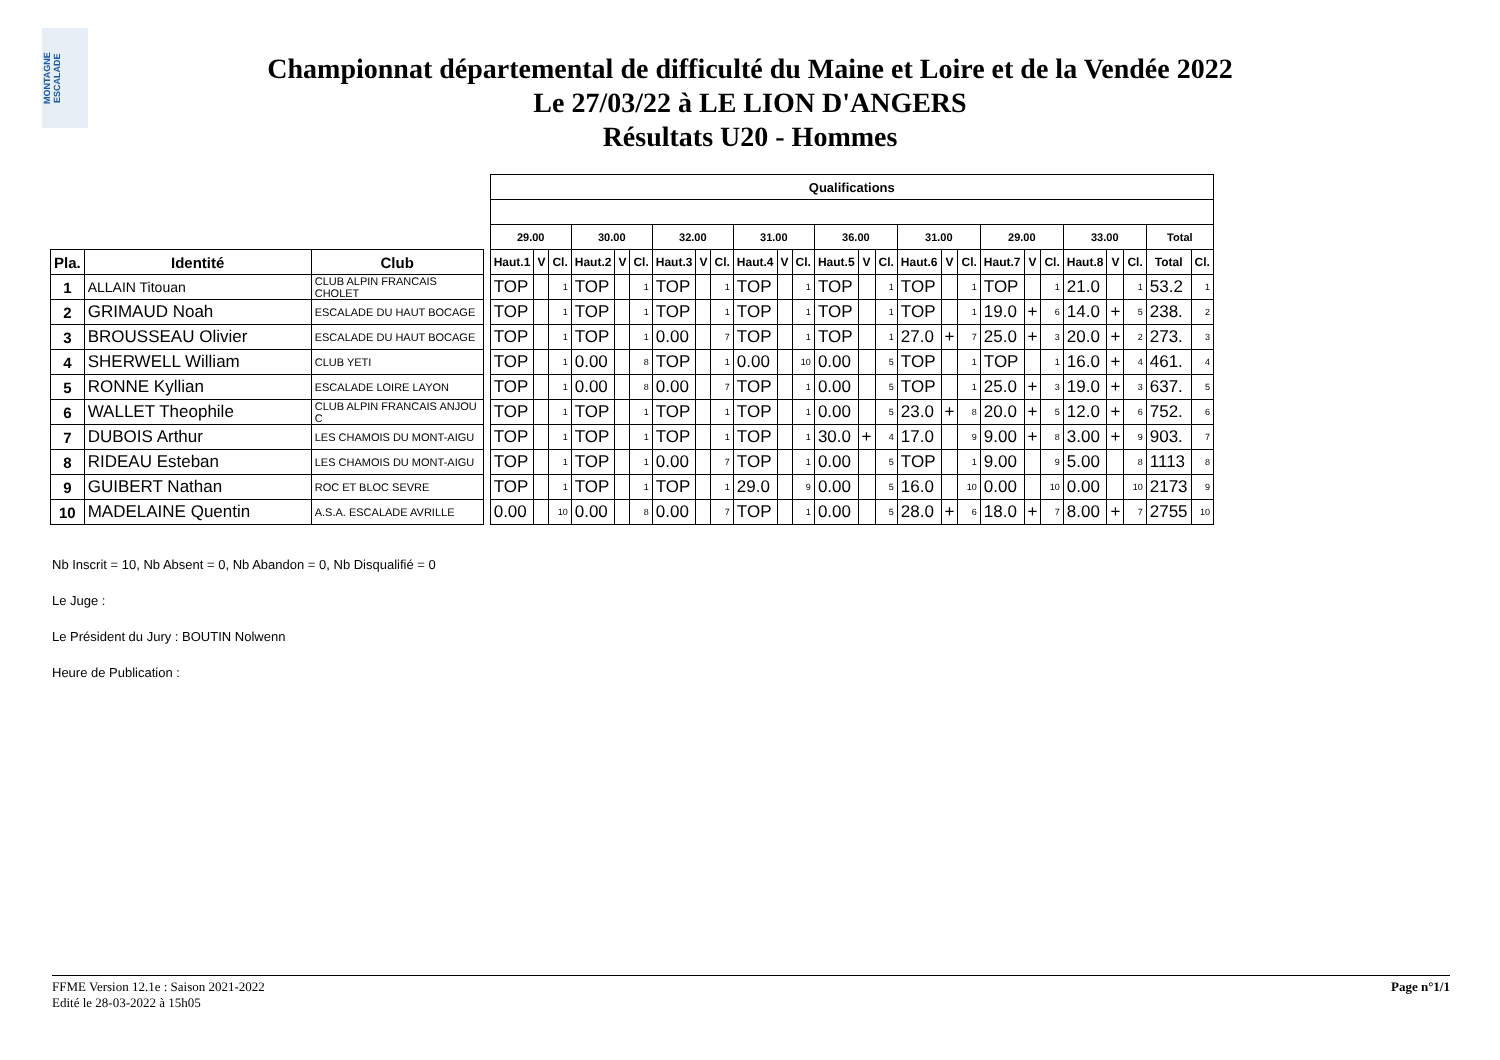MONTAGNE ESCALADE
Championnat départemental de difficulté du Maine et Loire et de la Vendée 2022
Le 27/03/22 à LE LION D'ANGERS
Résultats U20 - Hommes
| | | | | Qualifications | | | | | | | | | | | | | | | | | | | | | | | | | |
| | | | | 29.00 | | | 30.00 | | | 32.00 | | | 31.00 | | | 36.00 | | | 31.00 | | | 29.00 | | | 33.00 | | | Total | |
| Pla. | Identité | Club | | Haut.1 | V | Cl. | Haut.2 | V | Cl. | Haut.3 | V | Cl. | Haut.4 | V | Cl. | Haut.5 | V | Cl. | Haut.6 | V | Cl. | Haut.7 | V | Cl. | Haut.8 | V | Cl. | Total | Cl. |
| 1 | ALLAIN Titouan | CLUB ALPIN FRANCAIS CHOLET | | TOP | | 1 | TOP | | 1 | TOP | | 1 | TOP | | 1 | TOP | | 1 | TOP | | 1 | TOP | | 1 | 21.0 | | 1 | 53.2 | 1 |
| 2 | GRIMAUD Noah | ESCALADE DU HAUT BOCAGE | | TOP | | 1 | TOP | | 1 | TOP | | 1 | TOP | | 1 | TOP | | 1 | TOP | | 1 | 19.0 | + | 6 | 14.0 | + | 5 | 238. | 2 |
| 3 | BROUSSEAU Olivier | ESCALADE DU HAUT BOCAGE | | TOP | | 1 | TOP | | 1 | 0.00 | | 7 | TOP | | 1 | TOP | | 1 | 27.0 | + | 7 | 25.0 | + | 3 | 20.0 | + | 2 | 273. | 3 |
| 4 | SHERWELL William | CLUB YETI | | TOP | | 1 | 0.00 | | 8 | TOP | | 1 | 0.00 | | 10 | 0.00 | | 5 | TOP | | 1 | TOP | | 1 | 16.0 | + | 4 | 461. | 4 |
| 5 | RONNE Kyllian | ESCALADE LOIRE LAYON | | TOP | | 1 | 0.00 | | 8 | 0.00 | | 7 | TOP | | 1 | 0.00 | | 5 | TOP | | 1 | 25.0 | + | 3 | 19.0 | + | 3 | 637. | 5 |
| 6 | WALLET Theophile | CLUB ALPIN FRANCAIS ANJOU C | | TOP | | 1 | TOP | | 1 | TOP | | 1 | TOP | | 1 | 0.00 | | 5 | 23.0 | + | 8 | 20.0 | + | 5 | 12.0 | + | 6 | 752. | 6 |
| 7 | DUBOIS Arthur | LES CHAMOIS DU MONT-AIGU | | TOP | | 1 | TOP | | 1 | TOP | | 1 | TOP | | 1 | 30.0 | + | 4 | 17.0 | | 9 | 9.00 | + | 8 | 3.00 | + | 9 | 903. | 7 |
| 8 | RIDEAU Esteban | LES CHAMOIS DU MONT-AIGU | | TOP | | 1 | TOP | | 1 | 0.00 | | 7 | TOP | | 1 | 0.00 | | 5 | TOP | | 1 | 9.00 | | 9 | 5.00 | | 8 | 1113 | 8 |
| 9 | GUIBERT Nathan | ROC ET BLOC SEVRE | | TOP | | 1 | TOP | | 1 | TOP | | 1 | 29.0 | | 9 | 0.00 | | 5 | 16.0 | | 10 | 0.00 | | 10 | 0.00 | | 10 | 2173 | 9 |
| 10 | MADELAINE Quentin | A.S.A. ESCALADE AVRILLE | | 0.00 | | 10 | 0.00 | | 8 | 0.00 | | 7 | TOP | | 1 | 0.00 | | 5 | 28.0 | + | 6 | 18.0 | + | 7 | 8.00 | + | 7 | 2755 | 10 |
Nb Inscrit = 10, Nb Absent = 0, Nb Abandon = 0, Nb Disqualifié = 0
Le Juge :
Le Président du Jury : BOUTIN Nolwenn
Heure de Publication :
Page n°1/1 FFME Version 12.1e : Saison 2021-2022
Edité le 28-03-2022 à 15h05